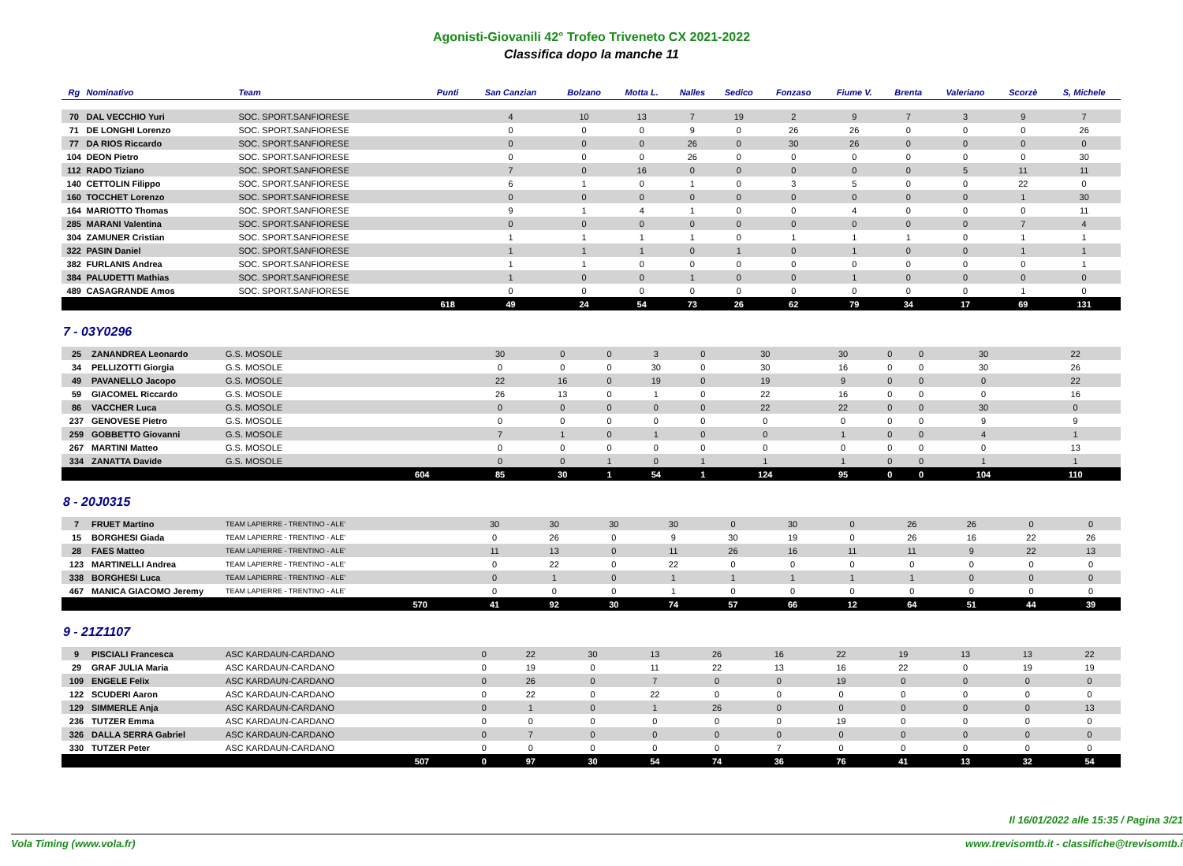Agonisti-Giovanili 42° Trofeo Triveneto CX 2021-2022
Classifica dopo la manche 11
| Rg | Nominativo | Team | Punti | San Canzian | Bolzano | Motta L. | Nalles | Sedico | Fonzaso | Fiume V. | Brenta | Valeriano | Scorzè | S, Michele |
| --- | --- | --- | --- | --- | --- | --- | --- | --- | --- | --- | --- | --- | --- | --- |
| 70 | DAL VECCHIO Yuri | SOC. SPORT.SANFIORESE | | 4 | 10 | 13 | 7 | 19 | 2 | 9 | 7 | 3 | 9 | 7 |
| 71 | DE LONGHI Lorenzo | SOC. SPORT.SANFIORESE | | 0 | 0 | 0 | 9 | 0 | 26 | 26 | 0 | 0 | 0 | 26 |
| 77 | DA RIOS Riccardo | SOC. SPORT.SANFIORESE | | 0 | 0 | 0 | 26 | 0 | 30 | 26 | 0 | 0 | 0 | 0 |
| 104 | DEON Pietro | SOC. SPORT.SANFIORESE | | 0 | 0 | 0 | 26 | 0 | 0 | 0 | 0 | 0 | 0 | 30 |
| 112 | RADO Tiziano | SOC. SPORT.SANFIORESE | | 7 | 0 | 16 | 0 | 0 | 0 | 0 | 0 | 5 | 11 | 11 |
| 140 | CETTOLIN Filippo | SOC. SPORT.SANFIORESE | | 6 | 1 | 0 | 1 | 0 | 3 | 5 | 0 | 0 | 22 | 0 |
| 160 | TOCCHET Lorenzo | SOC. SPORT.SANFIORESE | | 0 | 0 | 0 | 0 | 0 | 0 | 0 | 0 | 0 | 1 | 30 |
| 164 | MARIOTTO Thomas | SOC. SPORT.SANFIORESE | | 9 | 1 | 4 | 1 | 0 | 0 | 4 | 0 | 0 | 0 | 11 |
| 285 | MARANI Valentina | SOC. SPORT.SANFIORESE | | 0 | 0 | 0 | 0 | 0 | 0 | 0 | 0 | 0 | 7 | 4 |
| 304 | ZAMUNER Cristian | SOC. SPORT.SANFIORESE | | 1 | 1 | 1 | 1 | 0 | 1 | 1 | 1 | 0 | 1 | 1 |
| 322 | PASIN Daniel | SOC. SPORT.SANFIORESE | | 1 | 1 | 1 | 0 | 1 | 0 | 1 | 0 | 0 | 1 | 1 |
| 382 | FURLANIS Andrea | SOC. SPORT.SANFIORESE | | 1 | 1 | 0 | 0 | 0 | 0 | 0 | 0 | 0 | 0 | 1 |
| 384 | PALUDETTI Mathias | SOC. SPORT.SANFIORESE | | 1 | 0 | 0 | 1 | 0 | 0 | 1 | 0 | 0 | 0 | 0 |
| 489 | CASAGRANDE Amos | SOC. SPORT.SANFIORESE | | 0 | 0 | 0 | 0 | 0 | 0 | 0 | 0 | 0 | 1 | 0 |
| | | | 618 | 49 | 24 | 54 | 73 | 26 | 62 | 79 | 34 | 17 | 69 | 131 |
7 - 03Y0296
| 25 | ZANANDREA Leonardo | G.S. MOSOLE | | 30 | 0 | 0 | 3 | 0 | 30 | 30 | 0 | 0 | 30 | 22 |
| 34 | PELLIZOTTI Giorgia | G.S. MOSOLE | | 0 | 0 | 0 | 30 | 0 | 30 | 16 | 0 | 0 | 30 | 26 |
| 49 | PAVANELLO Jacopo | G.S. MOSOLE | | 22 | 16 | 0 | 19 | 0 | 19 | 9 | 0 | 0 | 0 | 22 |
| 59 | GIACOMEL Riccardo | G.S. MOSOLE | | 26 | 13 | 0 | 1 | 0 | 22 | 16 | 0 | 0 | 0 | 16 |
| 86 | VACCHER Luca | G.S. MOSOLE | | 0 | 0 | 0 | 0 | 0 | 22 | 22 | 0 | 0 | 30 | 0 |
| 237 | GENOVESE Pietro | G.S. MOSOLE | | 0 | 0 | 0 | 0 | 0 | 0 | 0 | 0 | 0 | 9 | 9 |
| 259 | GOBBETTO Giovanni | G.S. MOSOLE | | 7 | 1 | 0 | 1 | 0 | 0 | 1 | 0 | 0 | 4 | 1 |
| 267 | MARTINI Matteo | G.S. MOSOLE | | 0 | 0 | 0 | 0 | 0 | 0 | 0 | 0 | 0 | 0 | 13 |
| 334 | ZANATTA Davide | G.S. MOSOLE | | 0 | 0 | 1 | 0 | 1 | 1 | 1 | 0 | 0 | 1 | 1 |
| | | | 604 | 85 | 30 | 1 | 54 | 1 | 124 | 95 | 0 | 0 | 104 | 110 |
8 - 20J0315
| 7 | FRUET Martino | TEAM LAPIERRE - TRENTINO - ALE' | | 30 | 30 | 30 | 30 | 0 | 30 | 0 | 26 | 26 | 0 | 0 |
| 15 | BORGHESI Giada | TEAM LAPIERRE - TRENTINO - ALE' | | 0 | 26 | 0 | 9 | 30 | 19 | 0 | 26 | 16 | 22 | 26 |
| 28 | FAES Matteo | TEAM LAPIERRE - TRENTINO - ALE' | | 11 | 13 | 0 | 11 | 26 | 16 | 11 | 11 | 9 | 22 | 13 |
| 123 | MARTINELLI Andrea | TEAM LAPIERRE - TRENTINO - ALE' | | 0 | 22 | 0 | 22 | 0 | 0 | 0 | 0 | 0 | 0 | 0 |
| 338 | BORGHESI Luca | TEAM LAPIERRE - TRENTINO - ALE' | | 0 | 1 | 0 | 1 | 1 | 1 | 1 | 1 | 0 | 0 | 0 |
| 467 | MANICA GIACOMO Jeremy | TEAM LAPIERRE - TRENTINO - ALE' | | 0 | 0 | 0 | 1 | 0 | 0 | 0 | 0 | 0 | 0 | 0 |
| | | | 570 | 41 | 92 | 30 | 74 | 57 | 66 | 12 | 64 | 51 | 44 | 39 |
9 - 21Z1107
| 9 | PISCIALI Francesca | ASC KARDAUN-CARDANO | | 0 | 22 | 30 | 13 | 26 | 16 | 22 | 19 | 13 | 13 | 22 |
| 29 | GRAF JULIA Maria | ASC KARDAUN-CARDANO | | 0 | 19 | 0 | 11 | 22 | 13 | 16 | 22 | 0 | 19 | 19 |
| 109 | ENGELE Felix | ASC KARDAUN-CARDANO | | 0 | 26 | 0 | 7 | 0 | 0 | 19 | 0 | 0 | 0 | 0 |
| 122 | SCUDERI Aaron | ASC KARDAUN-CARDANO | | 0 | 22 | 0 | 22 | 0 | 0 | 0 | 0 | 0 | 0 | 0 |
| 129 | SIMMERLE Anja | ASC KARDAUN-CARDANO | | 0 | 1 | 0 | 1 | 26 | 0 | 0 | 0 | 0 | 0 | 13 |
| 236 | TUTZER Emma | ASC KARDAUN-CARDANO | | 0 | 0 | 0 | 0 | 0 | 0 | 19 | 0 | 0 | 0 | 0 |
| 326 | DALLA SERRA Gabriel | ASC KARDAUN-CARDANO | | 0 | 7 | 0 | 0 | 0 | 0 | 0 | 0 | 0 | 0 | 0 |
| 330 | TUTZER Peter | ASC KARDAUN-CARDANO | | 0 | 0 | 0 | 0 | 0 | 7 | 0 | 0 | 0 | 0 | 0 |
| | | | 507 | 0 | 97 | 30 | 54 | 74 | 36 | 76 | 41 | 13 | 32 | 54 |
Il 16/01/2022 alle 15:35 / Pagina 3/21
Vola Timing (www.vola.fr) www.trevisomtb.it - classifiche@trevisomtb.i